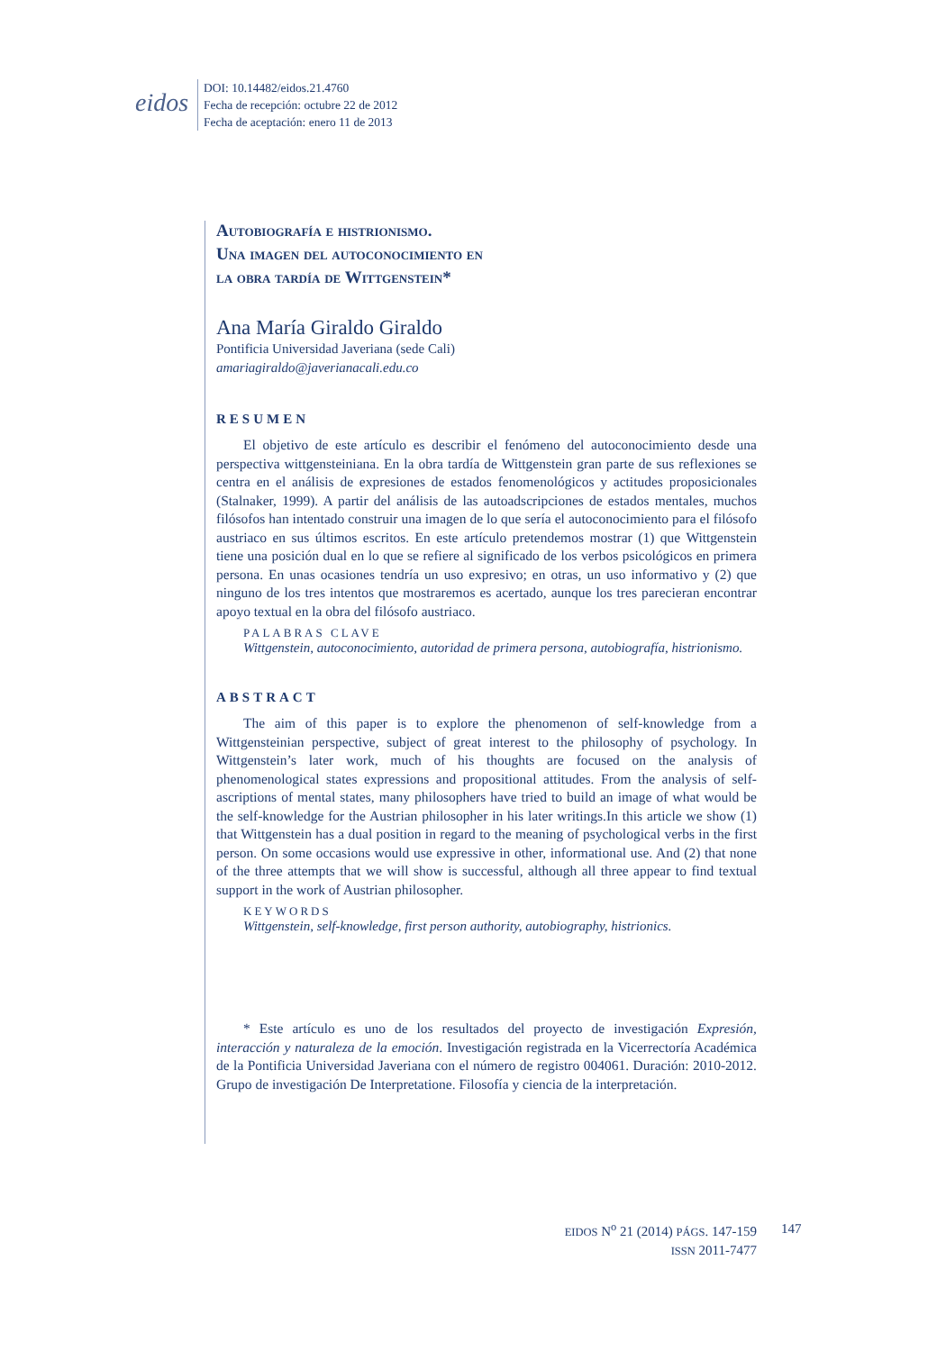eidos
DOI: 10.14482/eidos.21.4760
Fecha de recepción: octubre 22 de 2012
Fecha de aceptación: enero 11 de 2013
Autobiografía e histrionismo.
Una imagen del autoconocimiento en
la obra tardía de Wittgenstein*
Ana María Giraldo Giraldo
Pontificia Universidad Javeriana (sede Cali)
amariagiraldo@javerianacali.edu.co
RESUMEN
El objetivo de este artículo es describir el fenómeno del autoconocimiento desde una perspectiva wittgensteiniana. En la obra tardía de Wittgenstein gran parte de sus reflexiones se centra en el análisis de expresiones de estados fenomenológicos y actitudes proposicionales (Stalnaker, 1999). A partir del análisis de las autoadscripciones de estados mentales, muchos filósofos han intentado construir una imagen de lo que sería el autoconocimiento para el filósofo austriaco en sus últimos escritos. En este artículo pretendemos mostrar (1) que Wittgenstein tiene una posición dual en lo que se refiere al significado de los verbos psicológicos en primera persona. En unas ocasiones tendría un uso expresivo; en otras, un uso informativo y (2) que ninguno de los tres intentos que mostraremos es acertado, aunque los tres parecieran encontrar apoyo textual en la obra del filósofo austriaco.
PALABRAS CLAVE
Wittgenstein, autoconocimiento, autoridad de primera persona, autobiografía, histrionismo.
ABSTRACT
The aim of this paper is to explore the phenomenon of self-knowledge from a Wittgensteinian perspective, subject of great interest to the philosophy of psychology. In Wittgenstein’s later work, much of his thoughts are focused on the analysis of phenomenological states expressions and propositional attitudes. From the analysis of self-ascriptions of mental states, many philosophers have tried to build an image of what would be the self-knowledge for the Austrian philosopher in his later writings.In this article we show (1) that Wittgenstein has a dual position in regard to the meaning of psychological verbs in the first person. On some occasions would use expressive in other, informational use. And (2) that none of the three attempts that we will show is successful, although all three appear to find textual support in the work of Austrian philosopher.
KEYWORDS
Wittgenstein, self-knowledge, first person authority, autobiography, histrionics.
* Este artículo es uno de los resultados del proyecto de investigación Expresión, interacción y naturaleza de la emoción. Investigación registrada en la Vicerrectoría Académica de la Pontificia Universidad Javeriana con el número de registro 004061. Duración: 2010-2012. Grupo de investigación De Interpretatione. Filosofía y ciencia de la interpretación.
EIDOS N<sup>o</sup> 21 (2014) PÁGS. 147-159
ISSN 2011-7477
147